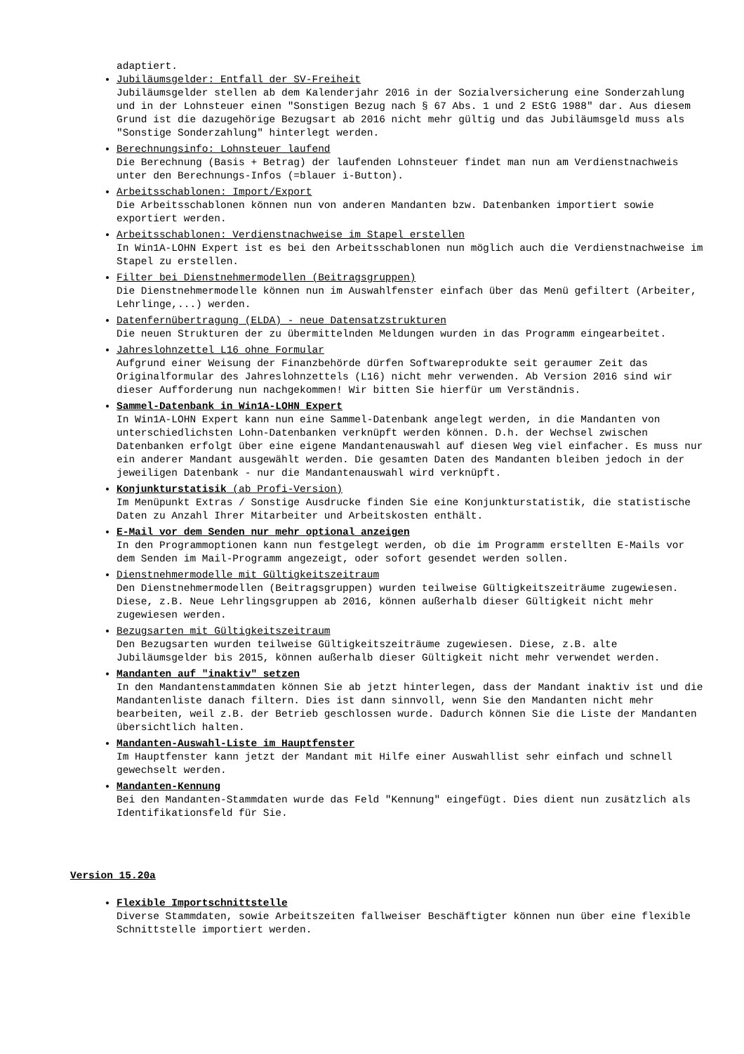adaptiert.
Jubiläumsgelder: Entfall der SV-Freiheit
Jubiläumsgelder stellen ab dem Kalenderjahr 2016 in der Sozialversicherung eine Sonderzahlung und in der Lohnsteuer einen "Sonstigen Bezug nach § 67 Abs. 1 und 2 EStG 1988" dar. Aus diesem Grund ist die dazugehörige Bezugsart ab 2016 nicht mehr gültig und das Jubiläumsgeld muss als "Sonstige Sonderzahlung" hinterlegt werden.
Berechnungsinfo: Lohnsteuer laufend
Die Berechnung (Basis + Betrag) der laufenden Lohnsteuer findet man nun am Verdienstnachweis unter den Berechnungs-Infos (=blauer i-Button).
Arbeitsschablonen: Import/Export
Die Arbeitsschablonen können nun von anderen Mandanten bzw. Datenbanken importiert sowie exportiert werden.
Arbeitsschablonen: Verdienstnachweise im Stapel erstellen
In Win1A-LOHN Expert ist es bei den Arbeitsschablonen nun möglich auch die Verdienstnachweise im Stapel zu erstellen.
Filter bei Dienstnehmermodellen (Beitragsgruppen)
Die Dienstnehmermodelle können nun im Auswahlfenster einfach über das Menü gefiltert (Arbeiter, Lehrlinge,...) werden.
Datenfernübertragung (ELDA) - neue Datensatzstrukturen
Die neuen Strukturen der zu übermittelnden Meldungen wurden in das Programm eingearbeitet.
Jahreslohnzettel L16 ohne Formular
Aufgrund einer Weisung der Finanzbehörde dürfen Softwareprodukte seit geraumer Zeit das Originalformular des Jahreslohnzettels (L16) nicht mehr verwenden. Ab Version 2016 sind wir dieser Aufforderung nun nachgekommen! Wir bitten Sie hierfür um Verständnis.
Sammel-Datenbank in Win1A-LOHN Expert
In Win1A-LOHN Expert kann nun eine Sammel-Datenbank angelegt werden, in die Mandanten von unterschiedlichsten Lohn-Datenbanken verknüpft werden können. D.h. der Wechsel zwischen Datenbanken erfolgt über eine eigene Mandantenauswahl auf diesen Weg viel einfacher. Es muss nur ein anderer Mandant ausgewählt werden. Die gesamten Daten des Mandanten bleiben jedoch in der jeweiligen Datenbank - nur die Mandantenauswahl wird verknüpft.
Konjunkturstatisik (ab Profi-Version)
Im Menüpunkt Extras / Sonstige Ausdrucke finden Sie eine Konjunkturstatistik, die statistische Daten zu Anzahl Ihrer Mitarbeiter und Arbeitskosten enthält.
E-Mail vor dem Senden nur mehr optional anzeigen
In den Programmoptionen kann nun festgelegt werden, ob die im Programm erstellten E-Mails vor dem Senden im Mail-Programm angezeigt, oder sofort gesendet werden sollen.
Dienstnehmermodelle mit Gültigkeitszeitraum
Den Dienstnehmermodellen (Beitragsgruppen) wurden teilweise Gültigkeitszeiträume zugewiesen. Diese, z.B. Neue Lehrlingsgruppen ab 2016, können außerhalb dieser Gültigkeit nicht mehr zugewiesen werden.
Bezugsarten mit Gültigkeitszeitraum
Den Bezugsarten wurden teilweise Gültigkeitszeiträume zugewiesen. Diese, z.B. alte Jubiläumsgelder bis 2015, können außerhalb dieser Gültigkeit nicht mehr verwendet werden.
Mandanten auf "inaktiv" setzen
In den Mandantenstammdaten können Sie ab jetzt hinterlegen, dass der Mandant inaktiv ist und die Mandantenliste danach filtern. Dies ist dann sinnvoll, wenn Sie den Mandanten nicht mehr bearbeiten, weil z.B. der Betrieb geschlossen wurde. Dadurch können Sie die Liste der Mandanten übersichtlich halten.
Mandanten-Auswahl-Liste im Hauptfenster
Im Hauptfenster kann jetzt der Mandant mit Hilfe einer Auswahllist sehr einfach und schnell gewechselt werden.
Mandanten-Kennung
Bei den Mandanten-Stammdaten wurde das Feld "Kennung" eingefügt. Dies dient nun zusätzlich als Identifikationsfeld für Sie.
Version 15.20a
Flexible Importschnittstelle
Diverse Stammdaten, sowie Arbeitszeiten fallweiser Beschäftigter können nun über eine flexible Schnittstelle importiert werden.